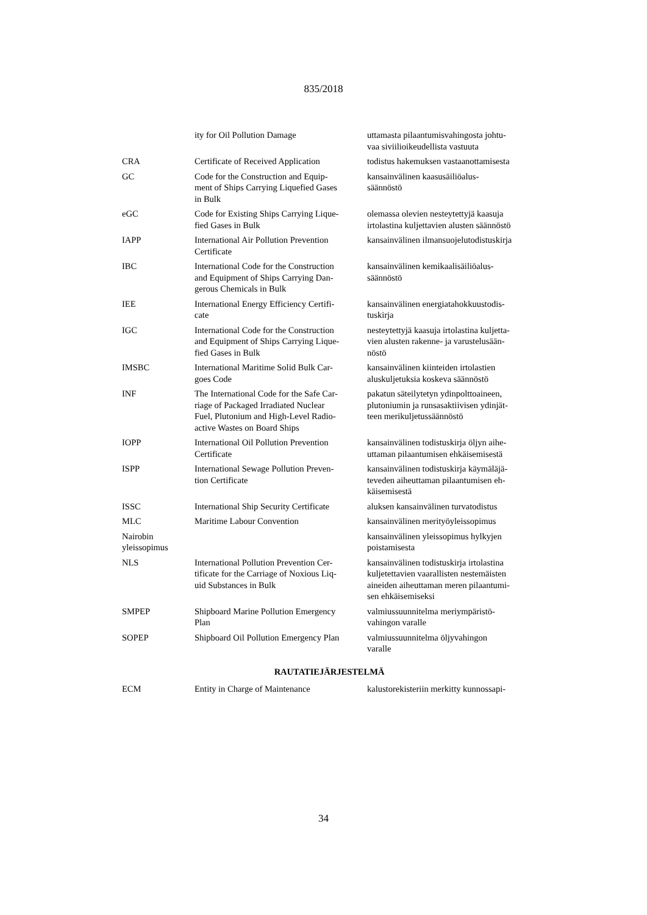835/2018
| | ity for Oil Pollution Damage | uttamasta pilaantumisvahingosta johtu- vaa siviilioikeudellista vastuuta |
| CRA | Certificate of Received Application | todistus hakemuksen vastaanottamisesta |
| GC | Code for the Construction and Equip- ment of Ships Carrying Liquefied Gases in Bulk | kansainvälinen kaasusäiliöalus- säännöstö |
| eGC | Code for Existing Ships Carrying Lique- fied Gases in Bulk | olemassa olevien nesteytettyjä kaasuja irtolastina kuljettavien alusten säännöstö |
| IAPP | International Air Pollution Prevention Certificate | kansainvälinen ilmansuojelutodistuskirja |
| IBC | International Code for the Construction and Equipment of Ships Carrying Dan- gerous Chemicals in Bulk | kansainvälinen kemikaalisäiliöalus- säännöstö |
| IEE | International Energy Efficiency Certifi- cate | kansainvälinen energiatahokkuustodis- tuskirja |
| IGC | International Code for the Construction and Equipment of Ships Carrying Lique- fied Gases in Bulk | nesteytettyjä kaasuja irtolastina kuljetta- vien alusten rakenne- ja varustelusään- nöstö |
| IMSBC | International Maritime Solid Bulk Car- goes Code | kansainvälinen kiinteiden irtolastien aluskuljetuksia koskeva säännöstö |
| INF | The International Code for the Safe Car- riage of Packaged Irradiated Nuclear Fuel, Plutonium and High-Level Radio- active Wastes on Board Ships | pakatun säteilytetyn ydinpolttoaineen, plutoniumin ja runsasaktiivisen ydinjät- teen merikuljetussäännöstö |
| IOPP | International Oil Pollution Prevention Certificate | kansainvälinen todistuskirja öljyn aihe- uttaman pilaantumisen ehkäisemisestä |
| ISPP | International Sewage Pollution Preven- tion Certificate | kansainvälinen todistuskirja käymäläjä- teveden aiheuttaman pilaantumisen eh- käisemisestä |
| ISSC | International Ship Security Certificate | aluksen kansainvälinen turvatodistus |
| MLC | Maritime Labour Convention | kansainvälinen merityöyleissopimus |
| Nairobin yleissopimus | | kansainvälinen yleissopimus hylkyjen poistamisesta |
| NLS | International Pollution Prevention Cer- tificate for the Carriage of Noxious Liq- uid Substances in Bulk | kansainvälinen todistuskirja irtolastina kuljetettavien vaarallisten nestemäisten aineiden aiheuttaman meren pilaantumi- sen ehkäisemiseksi |
| SMPEP | Shipboard Marine Pollution Emergency Plan | valmiussuunnitelma meriympäristö- vahingon varalle |
| SOPEP | Shipboard Oil Pollution Emergency Plan | valmiussuunnitelma öljyvahingon varalle |
RAUTATIEJÄRJESTELMÄ
| ECM | Entity in Charge of Maintenance | kalustorekisteriin merkitty kunnossapi- |
34